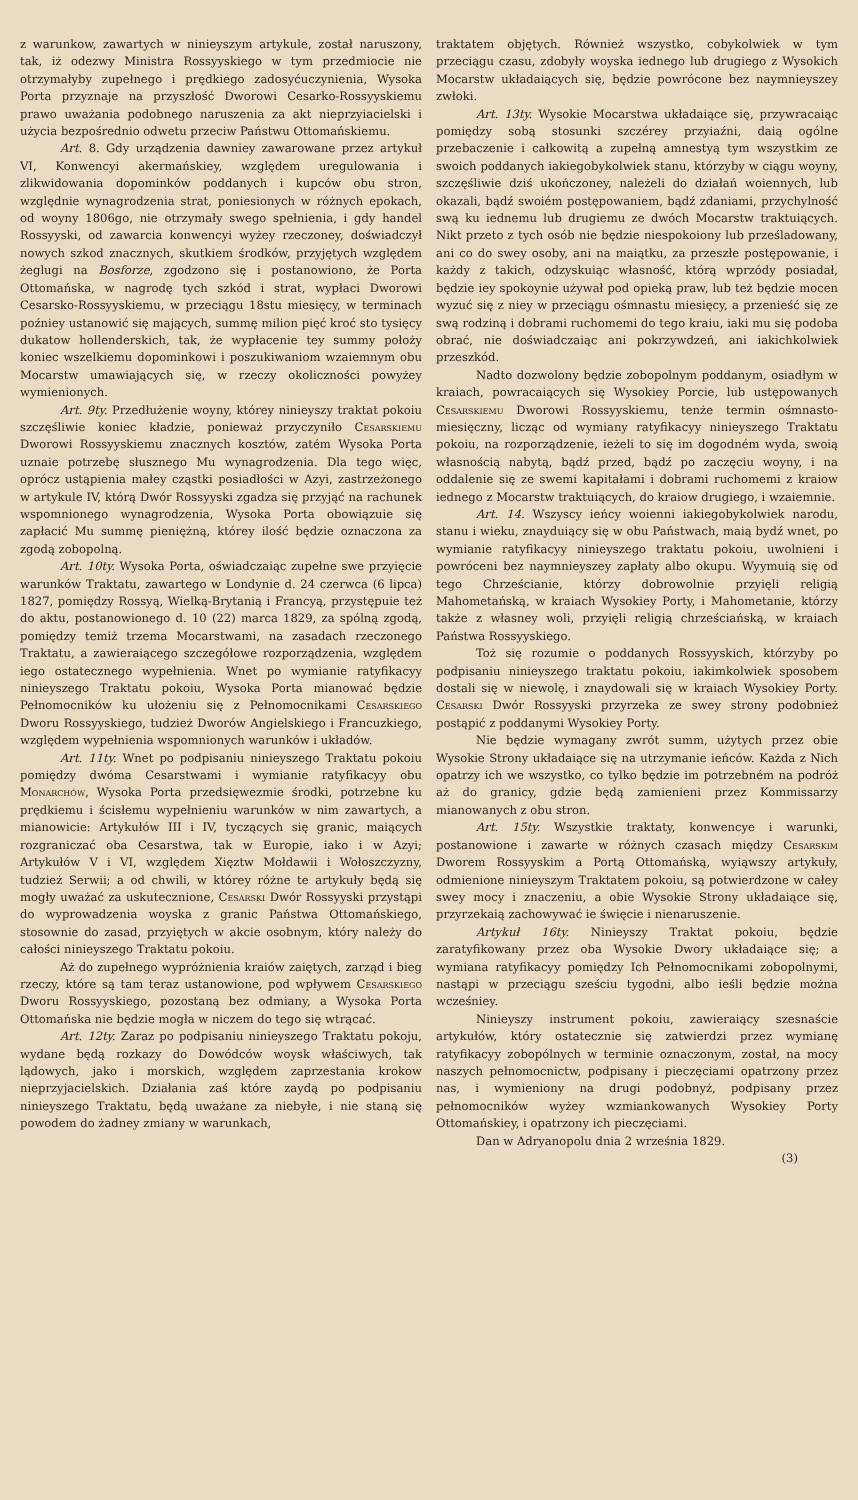z warunkow, zawartych w ninieyszym artykule, został naruszony, tak, iż odezwy Ministra Rossyyskiego w tym przedmiocie nie otrzymałyby zupełnego i prędkiego zadosyćuczynienia, Wysoka Porta przyznaje na przyszłość Dworowi Cesarko-Rossyyskiemu prawo uważania podobnego naruszenia za akt nieprzyiacielski i użycia bezpośrednio odwetu przeciw Państwu Ottomańskiemu.
Art. 8. Gdy urządzenia dawniey zawarowane przez artykuł VI, Konwencyi akermańskiey, względem uregulowania i zlikwidowania dopominków poddanych i kupców obu stron, względnie wynagrodzenia strat, poniesionych w różnych epokach, od woyny 1806go, nie otrzymały swego spełnienia, i gdy handel Rossyyski, od zawarcia konwencyi wyżey rzeczoney, doświadczył nowych szkod znacznych, skutkiem środków, przyjętych względem żeglugi na Bosforze, zgodzono się i postanowiono, że Porta Ottomańska, w nagrodę tych szkód i strat, wypłaci Dworowi Cesarsko-Rossyyskiemu, w przeciągu 18stu miesięcy, w terminach poźniey ustanowić się mających, summę milion pięć kroć sto tysięcy dukatow hollenderskich, tak, że wypłacenie tey summy położy koniec wszelkiemu dopominkowi i poszukiwaniom wzaiemnym obu Mocarstw umawiających się, w rzeczy okoliczności powyżey wymienionych.
Art. 9ty. Przedłużenie woyny, którey ninieyszy traktat pokoiu szczęśliwie koniec kładzie, ponieważ przyczyniło Cesarskiemu Dworowi Rossyyskiemu znacznych kosztów, zatém Wysoka Porta uznaie potrzebę słusznego Mu wynagrodzenia. Dla tego więc, oprócz ustąpienia małey cząstki posiadłości w Azyi, zastrzeżonego w artykule IV, którą Dwór Rossyyski zgadza się przyjąć na rachunek wspomnionego wynagrodzenia, Wysoka Porta obowiązuie się zapłacić Mu summę pieniężną, którey ilość będzie oznaczona za zgodą zobopolną.
Art. 10ty. Wysoka Porta, oświadczaiąc zupełne swe przyięcie warunków Traktatu, zawartego w Londynie d. 24 czerwca (6 lipca) 1827, pomiędzy Rossyą, Wielką-Brytanią i Francyą, przystępuie też do aktu, postanowionego d. 10 (22) marca 1829, za spólną zgodą, pomiędzy temiż trzema Mocarstwami, na zasadach rzeczonego Traktatu, a zawieraiącego szczegółowe rozporządzenia, względem iego ostatecznego wypełnienia. Wnet po wymianie ratyfikacyy ninieyszego Traktatu pokoiu, Wysoka Porta mianować będzie Pełnomocników ku ułożeniu się z Pełnomocnikami Cesarskiego Dworu Rossyyskiego, tudzież Dworów Angielskiego i Francuzkiego, względem wypełnienia wspomnionych warunków i układów.
Art. 11ty. Wnet po podpisaniu ninieyszego Traktatu pokoiu pomiędzy dwóma Cesarstwami i wymianie ratyfikacyy obu Monarchów, Wysoka Porta przedsięwezmie środki, potrzebne ku prędkiemu i ścisłemu wypełnieniu warunków w nim zawartych, a mianowicie: Artykułów III i IV, tyczących się granic, maiących rozgraniczać oba Cesarstwa, tak w Europie, iako i w Azyi; Artykułów V i VI, względem Xięztw Mołdawii i Wołoszczyzny, tudzież Serwii; a od chwili, w którey różne te artykuły będą się mogły uważać za uskutecznione, Cesarski Dwór Rossyyski przystąpi do wyprowadzenia woyska z granic Państwa Ottomańskiego, stosownie do zasad, przyiętych w akcie osobnym, który należy do całości ninieyszego Traktatu pokoiu.
Aż do zupełnego wypróżnienia kraiów zaiętych, zarząd i bieg rzeczy, które są tam teraz ustanowione, pod wpływem Cesarskiego Dworu Rossyyskiego, pozostaną bez odmiany, a Wysoka Porta Ottomańska nie będzie mogła w niczem do tego się wtrącać.
Art. 12ty. Zaraz po podpisaniu ninieyszego Traktatu pokoju, wydane będą rozkazy do Dowódców woysk właściwych, tak lądowych, jako i morskich, względem zaprzestania krokow nieprzyjacielskich. Działania zaś które zaydą po podpisaniu ninieyszego Traktatu, będą uważane za niebyłe, i nie staną się powodem do żadney zmiany w warunkach,
traktatem objętych. Również wszystko, cobykolwiek w tym przeciągu czasu, zdobyły woyska iednego lub drugiego z Wysokich Mocarstw układaiących się, będzie powrócone bez naymnieyszey zwłoki.
Art. 13ty. Wysokie Mocarstwa układaiące się, przywracaiąc pomiędzy sobą stosunki szczérey przyiaźni, daią ogólne przebaczenie i całkowitą a zupełną amnestyą tym wszystkim ze swoich poddanych iakiegobykolwiek stanu, którzyby w ciągu woyny, szczęśliwie dziś ukończoney, należeli do działań woiennych, lub okazali, bądź swoiém postępowaniem, bądź zdaniami, przychylność swą ku iednemu lub drugiemu ze dwóch Mocarstw traktuiących. Nikt przeto z tych osób nie będzie niespokoiony lub prześladowany, ani co do swey osoby, ani na maiątku, za przeszłe postępowanie, i każdy z takich, odzyskuiąc własność, którą wprzódy posiadał, będzie iey spokoynie używał pod opieką praw, lub też będzie mocen wyzuć się z niey w przeciągu ośmnastu miesięcy, a przenieść się ze swą rodziną i dobrami ruchomemi do tego kraiu, iaki mu się podoba obrać, nie doświadczaiąc ani pokrzywdzeń, ani iakichkolwiek przeszkód.
Nadto dozwolony będzie zobopolnym poddanym, osiadłym w kraiach, powracaiących się Wysokiey Porcie, lub ustępowanych Cesarskiemu Dworowi Rossyyskiemu, tenże termin ośmnasto-miesięczny, licząc od wymiany ratyfikacyy ninieyszego Traktatu pokoiu, na rozporządzenie, ieżeli to się im dogodném wyda, swoią własnością nabytą, bądź przed, bądź po zaczęciu woyny, i na oddalenie się ze swemi kapitałami i dobrami ruchomemi z kraiow iednego z Mocarstw traktuiących, do kraiow drugiego, i wzaiemnie.
Art. 14. Wszyscy ieńcy woienni iakiegobykolwiek narodu, stanu i wieku, znayduiący się w obu Państwach, maią bydź wnet, po wymianie ratyfikacyy ninieyszego traktatu pokoiu, uwolnieni i powróceni bez naymnieyszey zapłaty albo okupu. Wyymuią się od tego Chrześcianie, którzy dobrowolnie przyięli religią Mahometańską, w kraiach Wysokiey Porty, i Mahometanie, którzy także z własney woli, przyięli religią chrześciańską, w kraiach Państwa Rossyyskiego.
Toż się rozumie o poddanych Rossyyskich, którzyby po podpisaniu ninieyszego traktatu pokoiu, iakimkolwiek sposobem dostali się w niewolę, i znaydowali się w kraiach Wysokiey Porty. Cesarski Dwór Rossyyski przyrzeka ze swey strony podobnież postąpić z poddanymi Wysokiey Porty.
Nie będzie wymagany zwrót summ, użytych przez obie Wysokie Strony układaiące się na utrzymanie ieńców. Każda z Nich opatrzy ich we wszystko, co tylko będzie im potrzebném na podróż aż do granicy, gdzie będą zamienieni przez Kommissarzy mianowanych z obu stron.
Art. 15ty. Wszystkie traktaty, konwencye i warunki, postanowione i zawarte w różnych czasach między Cesarskim Dworem Rossyyskim a Portą Ottomańską, wyiąwszy artykuły, odmienione ninieyszym Traktatem pokoiu, są potwierdzone w całey swey mocy i znaczeniu, a obie Wysokie Strony układaiące się, przyrzekaią zachowywać ie święcie i nienaruszenie.
Artykuł 16ty. Ninieyszy Traktat pokoiu, będzie zaratyfikowany przez oba Wysokie Dwory układaiące się; a wymiana ratyfikacyy pomiędzy Ich Pełnomocnikami zobopolnymi, nastąpi w przeciągu sześciu tygodni, albo ieśli będzie można wcześniey.
Ninieyszy instrument pokoiu, zawieraiący szesnaście artykułów, który ostatecznie się zatwierdzi przez wymianę ratyfikacyy zobopólnych w terminie oznaczonym, został, na mocy naszych pełnomocnictw, podpisany i pieczęciami opatrzony przez nas, i wymieniony na drugi podobnyż, podpisany przez pełnomocników wyżey wzmiankowanych Wysokiey Porty Ottomańskiey, i opatrzony ich pieczęciami.
Dan w Adryanopolu dnia 2 września 1829.
(3)